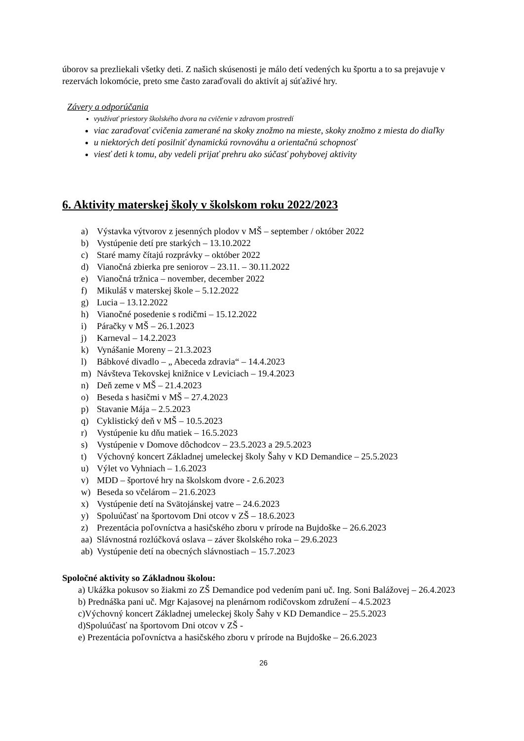úborov sa prezliekali všetky deti. Z našich skúsenosti je málo detí vedených ku športu a to sa prejavuje v rezervách lokomócie, preto sme často zaraďovali do aktivít aj súťaživé hry.
Závery a odporúčania
využívať priestory školského dvora na cvičenie v zdravom prostredí
viac zaraďovať cvičenia zamerané na skoky znožmo na mieste, skoky znožmo z miesta do diaľky
u niektorých detí posilniť dynamickú rovnováhu a orientačnú schopnosť
viesť deti k tomu, aby vedeli prijať prehru ako súčasť pohybovej aktivity
6. Aktivity materskej školy v školskom roku 2022/2023
a) Výstavka výtvorov z jesenných plodov v MŠ – september / október 2022
b) Vystúpenie detí pre starkých – 13.10.2022
c) Staré mamy čítajú rozprávky – október 2022
d) Vianočná zbierka pre seniorov – 23.11. – 30.11.2022
e) Vianočná tržnica – november, december 2022
f) Mikuláš v materskej škole – 5.12.2022
g) Lucia – 13.12.2022
h) Vianočné posedenie s rodičmi – 15.12.2022
i) Páračky v MŠ – 26.1.2023
j) Karneval – 14.2.2023
k) Vynášanie Moreny – 21.3.2023
l) Bábkové divadlo – „ Abeceda zdravia“ – 14.4.2023
m) Návšteva Tekovskej knižnice v Leviciach – 19.4.2023
n) Deň zeme v MŠ – 21.4.2023
o) Beseda s hasičmi v MŠ – 27.4.2023
p) Stavanie Mája – 2.5.2023
q) Cyklistický deň v MŠ – 10.5.2023
r) Vystúpenie ku dňu matiek – 16.5.2023
s) Vystúpenie v Domove dôchodcov – 23.5.2023 a 29.5.2023
t) Výchovný koncert Základnej umeleckej školy Šahy v KD Demandice – 25.5.2023
u) Výlet vo Vyhniach – 1.6.2023
v) MDD – športové hry na školskom dvore - 2.6.2023
w) Beseda so včelárom – 21.6.2023
x) Vystúpenie detí na Svätojánskej vatre – 24.6.2023
y) Spoluúčasť na športovom Dni otcov v ZŠ – 18.6.2023
z) Prezentácia poľovníctva a hasičského zboru v prírode na Bujdoške – 26.6.2023
aa) Slávnostná rozlúčková oslava – záver školského roka – 29.6.2023
ab) Vystúpenie detí na obecných slávnostiach – 15.7.2023
Spoločné aktivity so Základnou školou:
a) Ukážka pokusov so žiakmi zo ZŠ Demandice pod vedením pani uč. Ing. Soni Balážovej – 26.4.2023
b) Prednáška pani uč. Mgr Kajasovej na plenárnom rodičovskom združení – 4.5.2023
c)Výchovný koncert Základnej umeleckej školy Šahy v KD Demandice – 25.5.2023
d)Spoluúčasť na športovom Dni otcov v ZŠ -
e) Prezentácia poľovníctva a hasičského zboru v prírode na Bujdoške – 26.6.2023
26